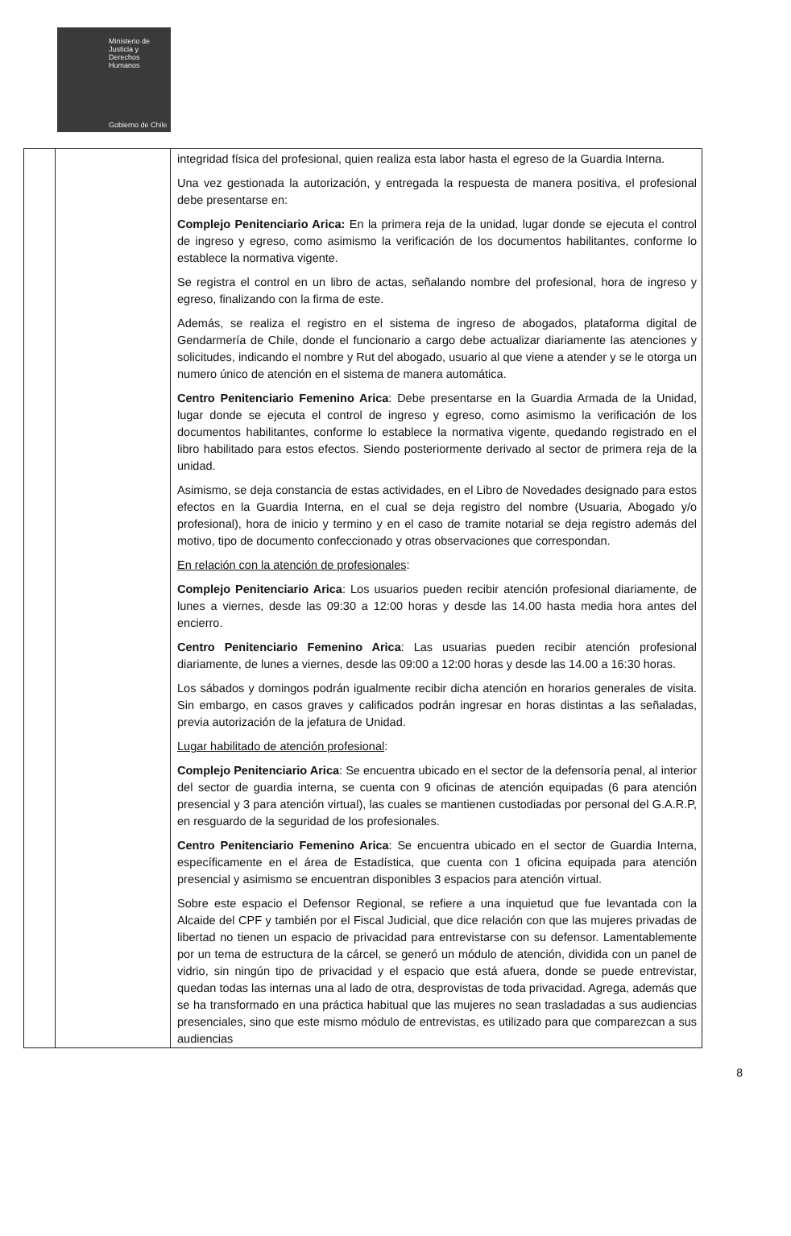Ministerio de
Justicia y
Derechos
Humanos
Gobierno de Chile
| | | integridad física del profesional, quien realiza esta labor hasta el egreso de la Guardia Interna. Una vez gestionada la autorización, y entregada la respuesta de manera positiva, el profesional debe presentarse en: Complejo Penitenciario Arica: En la primera reja de la unidad, lugar donde se ejecuta el control de ingreso y egreso, como asimismo la verificación de los documentos habilitantes, conforme lo establece la normativa vigente. Se registra el control en un libro de actas, señalando nombre del profesional, hora de ingreso y egreso, finalizando con la firma de este. Además, se realiza el registro en el sistema de ingreso de abogados, plataforma digital de Gendarmería de Chile, donde el funcionario a cargo debe actualizar diariamente las atenciones y solicitudes, indicando el nombre y Rut del abogado, usuario al que viene a atender y se le otorga un numero único de atención en el sistema de manera automática. Centro Penitenciario Femenino Arica : Debe presentarse en la Guardia Armada de la Unidad, lugar donde se ejecuta el control de ingreso y egreso, como asimismo la verificación de los documentos habilitantes, conforme lo establece la normativa vigente, quedando registrado en el libro habilitado para estos efectos. Siendo posteriormente derivado al sector de primera reja de la unidad. Asimismo, se deja constancia de estas actividades, en el Libro de Novedades designado para estos efectos en la Guardia Interna, en el cual se deja registro del nombre (Usuaria, Abogado y/o profesional), hora de inicio y termino y en el caso de tramite notarial se deja registro además del motivo, tipo de documento confeccionado y otras observaciones que correspondan. En relación con la atención de profesionales : Complejo Penitenciario Arica : Los usuarios pueden recibir atención profesional diariamente, de lunes a viernes, desde las 09:30 a 12:00 horas y desde las 14.00 hasta media hora antes del encierro. Centro Penitenciario Femenino Arica : Las usuarias pueden recibir atención profesional diariamente, de lunes a viernes, desde las 09:00 a 12:00 horas y desde las 14.00 a 16:30 horas. Los sábados y domingos podrán igualmente recibir dicha atención en horarios generales de visita. Sin embargo, en casos graves y calificados podrán ingresar en horas distintas a las señaladas, previa autorización de la jefatura de Unidad. Lugar habilitado de atención profesional : Complejo Penitenciario Arica : Se encuentra ubicado en el sector de la defensoría penal, al interior del sector de guardia interna, se cuenta con 9 oficinas de atención equipadas (6 para atención presencial y 3 para atención virtual), las cuales se mantienen custodiadas por personal del G.A.R.P, en resguardo de la seguridad de los profesionales. Centro Penitenciario Femenino Arica : Se encuentra ubicado en el sector de Guardia Interna, específicamente en el área de Estadística, que cuenta con 1 oficina equipada para atención presencial y asimismo se encuentran disponibles 3 espacios para atención virtual. Sobre este espacio el Defensor Regional, se refiere a una inquietud que fue levantada con la Alcaide del CPF y también por el Fiscal Judicial, que dice relación con que las mujeres privadas de libertad no tienen un espacio de privacidad para entrevistarse con su defensor. Lamentablemente por un tema de estructura de la cárcel, se generó un módulo de atención, dividida con un panel de vidrio, sin ningún tipo de privacidad y el espacio que está afuera, donde se puede entrevistar, quedan todas las internas una al lado de otra, desprovistas de toda privacidad. Agrega, además que se ha transformado en una práctica habitual que las mujeres no sean trasladadas a sus audiencias presenciales, sino que este mismo módulo de entrevistas, es utilizado para que comparezcan a sus audiencias |
8